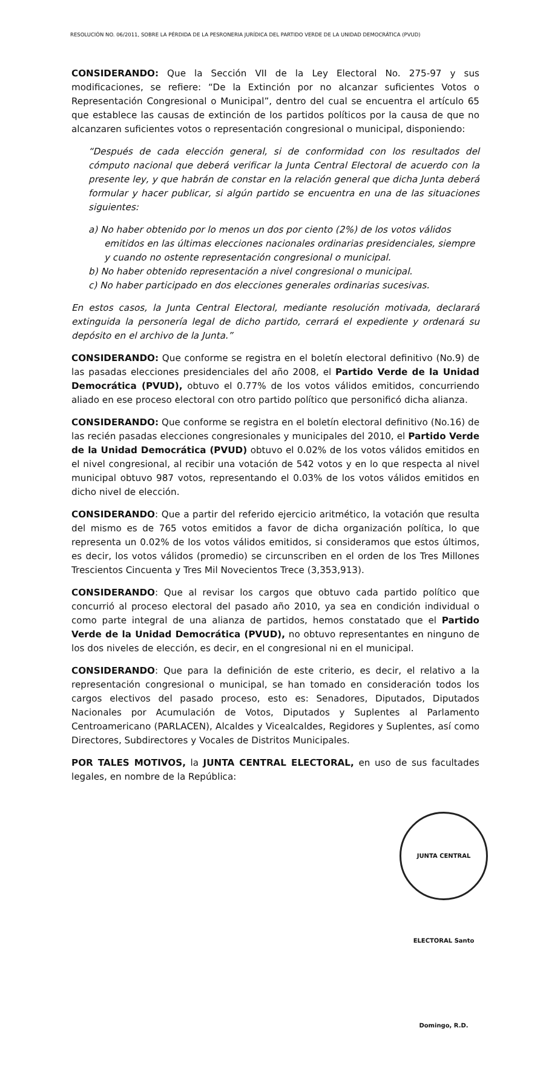RESOLUCIÓN NO. 06/2011, SOBRE LA PÉRDIDA DE LA PESRONERIA JURÍDICA DEL PARTIDO VERDE DE LA UNIDAD DEMOCRÁTICA (PVUD)
CONSIDERANDO: Que la Sección VII de la Ley Electoral No. 275-97 y sus modificaciones, se refiere: “De la Extinción por no alcanzar suficientes Votos o Representación Congresional o Municipal”, dentro del cual se encuentra el artículo 65 que establece las causas de extinción de los partidos políticos por la causa de que no alcanzaren suficientes votos o representación congresional o municipal, disponiendo:
“Después de cada elección general, si de conformidad con los resultados del cómputo nacional que deberá verificar la Junta Central Electoral de acuerdo con la presente ley, y que habrán de constar en la relación general que dicha Junta deberá formular y hacer publicar, si algún partido se encuentra en una de las situaciones siguientes:
a) No haber obtenido por lo menos un dos por ciento (2%) de los votos válidos emitidos en las últimas elecciones nacionales ordinarias presidenciales, siempre y cuando no ostente representación congresional o municipal.
b) No haber obtenido representación a nivel congresional o municipal.
c) No haber participado en dos elecciones generales ordinarias sucesivas.
En estos casos, la Junta Central Electoral, mediante resolución motivada, declarará extinguida la personería legal de dicho partido, cerrará el expediente y ordenará su depósito en el archivo de la Junta.”
CONSIDERANDO: Que conforme se registra en el boletín electoral definitivo (No.9) de las pasadas elecciones presidenciales del año 2008, el Partido Verde de la Unidad Democrática (PVUD), obtuvo el 0.77% de los votos válidos emitidos, concurriendo aliado en ese proceso electoral con otro partido político que personificó dicha alianza.
CONSIDERANDO: Que conforme se registra en el boletín electoral definitivo (No.16) de las recién pasadas elecciones congresionales y municipales del 2010, el Partido Verde de la Unidad Democrática (PVUD) obtuvo el 0.02% de los votos válidos emitidos en el nivel congresional, al recibir una votación de 542 votos y en lo que respecta al nivel municipal obtuvo 987 votos, representando el 0.03% de los votos válidos emitidos en dicho nivel de elección.
CONSIDERANDO: Que a partir del referido ejercicio aritmético, la votación que resulta del mismo es de 765 votos emitidos a favor de dicha organización política, lo que representa un 0.02% de los votos válidos emitidos, si consideramos que estos últimos, es decir, los votos válidos (promedio) se circunscriben en el orden de los Tres Millones Trescientos Cincuenta y Tres Mil Novecientos Trece (3,353,913).
CONSIDERANDO: Que al revisar los cargos que obtuvo cada partido político que concurrió al proceso electoral del pasado año 2010, ya sea en condición individual o como parte integral de una alianza de partidos, hemos constatado que el Partido Verde de la Unidad Democrática (PVUD), no obtuvo representantes en ninguno de los dos niveles de elección, es decir, en el congresional ni en el municipal.
CONSIDERANDO: Que para la definición de este criterio, es decir, el relativo a la representación congresional o municipal, se han tomado en consideración todos los cargos electivos del pasado proceso, esto es: Senadores, Diputados, Diputados Nacionales por Acumulación de Votos, Diputados y Suplentes al Parlamento Centroamericano (PARLACEN), Alcaldes y Vicealcaldes, Regidores y Suplentes, así como Directores, Subdirectores y Vocales de Distritos Municipales.
POR TALES MOTIVOS, la JUNTA CENTRAL ELECTORAL, en uso de sus facultades legales, en nombre de la República:
JUNTA CENTRAL ELECTORAL Santo Domingo, R.D.